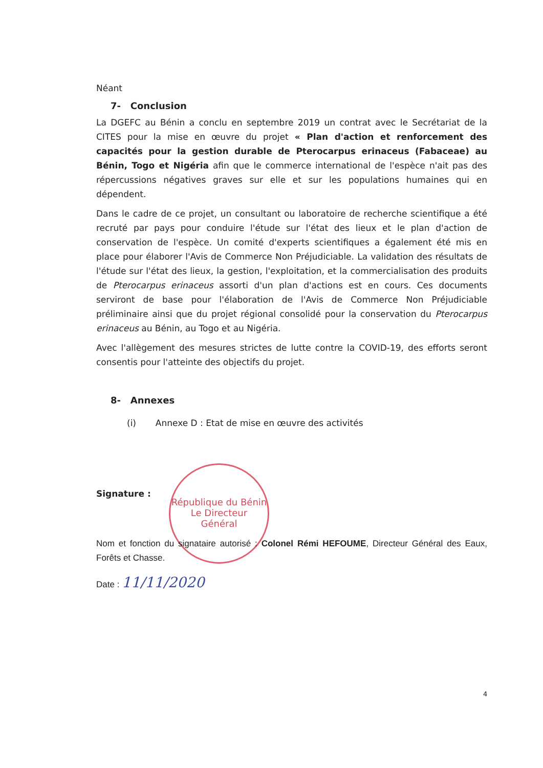République du Bénin
Le Directeur
Général
Néant
7- Conclusion
La DGEFC au Bénin a conclu en septembre 2019 un contrat avec le Secrétariat de la CITES pour la mise en œuvre du projet « Plan d'action et renforcement des capacités pour la gestion durable de Pterocarpus erinaceus (Fabaceae) au Bénin, Togo et Nigéria afin que le commerce international de l'espèce n'ait pas des répercussions négatives graves sur elle et sur les populations humaines qui en dépendent.
Dans le cadre de ce projet, un consultant ou laboratoire de recherche scientifique a été recruté par pays pour conduire l'étude sur l'état des lieux et le plan d'action de conservation de l'espèce. Un comité d'experts scientifiques a également été mis en place pour élaborer l'Avis de Commerce Non Préjudiciable. La validation des résultats de l'étude sur l'état des lieux, la gestion, l'exploitation, et la commercialisation des produits de Pterocarpus erinaceus assorti d'un plan d'actions est en cours. Ces documents serviront de base pour l'élaboration de l'Avis de Commerce Non Préjudiciable préliminaire ainsi que du projet régional consolidé pour la conservation du Pterocarpus erinaceus au Bénin, au Togo et au Nigéria.
Avec l'allègement des mesures strictes de lutte contre la COVID-19, des efforts seront consentis pour l'atteinte des objectifs du projet.
8- Annexes
(i) Annexe D : Etat de mise en œuvre des activités
Signature :
Nom et fonction du signataire autorisé : Colonel Rémi HEFOUME, Directeur Général des Eaux, Forêts et Chasse.
Date : 11/11/2020
4